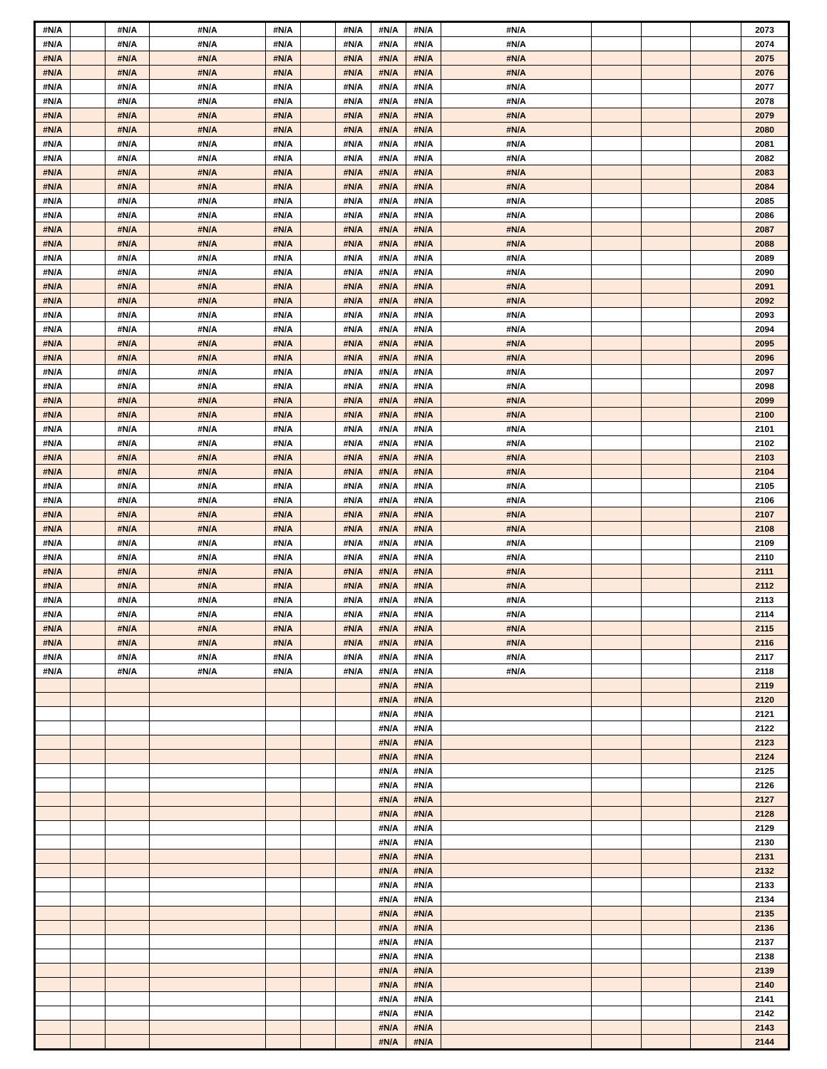| #N/A | | #N/A | #N/A | #N/A | | #N/A | #N/A | #N/A | #N/A | | | | 2073 |
| #N/A | | #N/A | #N/A | #N/A | | #N/A | #N/A | #N/A | #N/A | | | | 2074 |
| #N/A | | #N/A | #N/A | #N/A | | #N/A | #N/A | #N/A | #N/A | | | | 2075 |
| #N/A | | #N/A | #N/A | #N/A | | #N/A | #N/A | #N/A | #N/A | | | | 2076 |
| #N/A | | #N/A | #N/A | #N/A | | #N/A | #N/A | #N/A | #N/A | | | | 2077 |
| #N/A | | #N/A | #N/A | #N/A | | #N/A | #N/A | #N/A | #N/A | | | | 2078 |
| #N/A | | #N/A | #N/A | #N/A | | #N/A | #N/A | #N/A | #N/A | | | | 2079 |
| #N/A | | #N/A | #N/A | #N/A | | #N/A | #N/A | #N/A | #N/A | | | | 2080 |
| #N/A | | #N/A | #N/A | #N/A | | #N/A | #N/A | #N/A | #N/A | | | | 2081 |
| #N/A | | #N/A | #N/A | #N/A | | #N/A | #N/A | #N/A | #N/A | | | | 2082 |
| #N/A | | #N/A | #N/A | #N/A | | #N/A | #N/A | #N/A | #N/A | | | | 2083 |
| #N/A | | #N/A | #N/A | #N/A | | #N/A | #N/A | #N/A | #N/A | | | | 2084 |
| #N/A | | #N/A | #N/A | #N/A | | #N/A | #N/A | #N/A | #N/A | | | | 2085 |
| #N/A | | #N/A | #N/A | #N/A | | #N/A | #N/A | #N/A | #N/A | | | | 2086 |
| #N/A | | #N/A | #N/A | #N/A | | #N/A | #N/A | #N/A | #N/A | | | | 2087 |
| #N/A | | #N/A | #N/A | #N/A | | #N/A | #N/A | #N/A | #N/A | | | | 2088 |
| #N/A | | #N/A | #N/A | #N/A | | #N/A | #N/A | #N/A | #N/A | | | | 2089 |
| #N/A | | #N/A | #N/A | #N/A | | #N/A | #N/A | #N/A | #N/A | | | | 2090 |
| #N/A | | #N/A | #N/A | #N/A | | #N/A | #N/A | #N/A | #N/A | | | | 2091 |
| #N/A | | #N/A | #N/A | #N/A | | #N/A | #N/A | #N/A | #N/A | | | | 2092 |
| #N/A | | #N/A | #N/A | #N/A | | #N/A | #N/A | #N/A | #N/A | | | | 2093 |
| #N/A | | #N/A | #N/A | #N/A | | #N/A | #N/A | #N/A | #N/A | | | | 2094 |
| #N/A | | #N/A | #N/A | #N/A | | #N/A | #N/A | #N/A | #N/A | | | | 2095 |
| #N/A | | #N/A | #N/A | #N/A | | #N/A | #N/A | #N/A | #N/A | | | | 2096 |
| #N/A | | #N/A | #N/A | #N/A | | #N/A | #N/A | #N/A | #N/A | | | | 2097 |
| #N/A | | #N/A | #N/A | #N/A | | #N/A | #N/A | #N/A | #N/A | | | | 2098 |
| #N/A | | #N/A | #N/A | #N/A | | #N/A | #N/A | #N/A | #N/A | | | | 2099 |
| #N/A | | #N/A | #N/A | #N/A | | #N/A | #N/A | #N/A | #N/A | | | | 2100 |
| #N/A | | #N/A | #N/A | #N/A | | #N/A | #N/A | #N/A | #N/A | | | | 2101 |
| #N/A | | #N/A | #N/A | #N/A | | #N/A | #N/A | #N/A | #N/A | | | | 2102 |
| #N/A | | #N/A | #N/A | #N/A | | #N/A | #N/A | #N/A | #N/A | | | | 2103 |
| #N/A | | #N/A | #N/A | #N/A | | #N/A | #N/A | #N/A | #N/A | | | | 2104 |
| #N/A | | #N/A | #N/A | #N/A | | #N/A | #N/A | #N/A | #N/A | | | | 2105 |
| #N/A | | #N/A | #N/A | #N/A | | #N/A | #N/A | #N/A | #N/A | | | | 2106 |
| #N/A | | #N/A | #N/A | #N/A | | #N/A | #N/A | #N/A | #N/A | | | | 2107 |
| #N/A | | #N/A | #N/A | #N/A | | #N/A | #N/A | #N/A | #N/A | | | | 2108 |
| #N/A | | #N/A | #N/A | #N/A | | #N/A | #N/A | #N/A | #N/A | | | | 2109 |
| #N/A | | #N/A | #N/A | #N/A | | #N/A | #N/A | #N/A | #N/A | | | | 2110 |
| #N/A | | #N/A | #N/A | #N/A | | #N/A | #N/A | #N/A | #N/A | | | | 2111 |
| #N/A | | #N/A | #N/A | #N/A | | #N/A | #N/A | #N/A | #N/A | | | | 2112 |
| #N/A | | #N/A | #N/A | #N/A | | #N/A | #N/A | #N/A | #N/A | | | | 2113 |
| #N/A | | #N/A | #N/A | #N/A | | #N/A | #N/A | #N/A | #N/A | | | | 2114 |
| #N/A | | #N/A | #N/A | #N/A | | #N/A | #N/A | #N/A | #N/A | | | | 2115 |
| #N/A | | #N/A | #N/A | #N/A | | #N/A | #N/A | #N/A | #N/A | | | | 2116 |
| #N/A | | #N/A | #N/A | #N/A | | #N/A | #N/A | #N/A | #N/A | | | | 2117 |
| #N/A | | #N/A | #N/A | #N/A | | #N/A | #N/A | #N/A | #N/A | | | | 2118 |
| | | | | | | | #N/A | #N/A | | | | | 2119 |
| | | | | | | | #N/A | #N/A | | | | | 2120 |
| | | | | | | | #N/A | #N/A | | | | | 2121 |
| | | | | | | | #N/A | #N/A | | | | | 2122 |
| | | | | | | | #N/A | #N/A | | | | | 2123 |
| | | | | | | | #N/A | #N/A | | | | | 2124 |
| | | | | | | | #N/A | #N/A | | | | | 2125 |
| | | | | | | | #N/A | #N/A | | | | | 2126 |
| | | | | | | | #N/A | #N/A | | | | | 2127 |
| | | | | | | | #N/A | #N/A | | | | | 2128 |
| | | | | | | | #N/A | #N/A | | | | | 2129 |
| | | | | | | | #N/A | #N/A | | | | | 2130 |
| | | | | | | | #N/A | #N/A | | | | | 2131 |
| | | | | | | | #N/A | #N/A | | | | | 2132 |
| | | | | | | | #N/A | #N/A | | | | | 2133 |
| | | | | | | | #N/A | #N/A | | | | | 2134 |
| | | | | | | | #N/A | #N/A | | | | | 2135 |
| | | | | | | | #N/A | #N/A | | | | | 2136 |
| | | | | | | | #N/A | #N/A | | | | | 2137 |
| | | | | | | | #N/A | #N/A | | | | | 2138 |
| | | | | | | | #N/A | #N/A | | | | | 2139 |
| | | | | | | | #N/A | #N/A | | | | | 2140 |
| | | | | | | | #N/A | #N/A | | | | | 2141 |
| | | | | | | | #N/A | #N/A | | | | | 2142 |
| | | | | | | | #N/A | #N/A | | | | | 2143 |
| | | | | | | | #N/A | #N/A | | | | | 2144 |